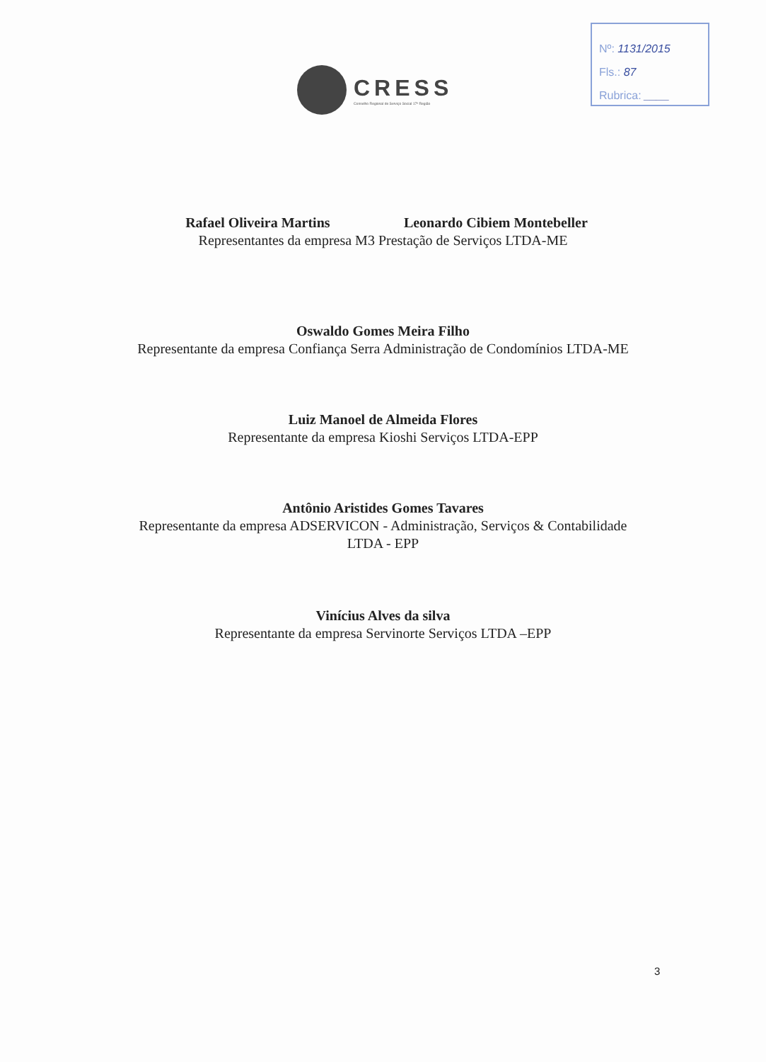Nº: 1131/2015
Fls.: 87
Rubrica: ____
CRESS
Conselho Regional de Serviço Social 17ª Região
Rafael Oliveira Martins Leonardo Cibiem Montebeller
Representantes da empresa M3 Prestação de Serviços LTDA-ME
Oswaldo Gomes Meira Filho
Representante da empresa Confiança Serra Administração de Condomínios LTDA-ME
Luiz Manoel de Almeida Flores
Representante da empresa Kioshi Serviços LTDA-EPP
Antônio Aristides Gomes Tavares
Representante da empresa ADSERVICON - Administração, Serviços & Contabilidade
LTDA - EPP
Vinícius Alves da silva
Representante da empresa Servinorte Serviços LTDA –EPP
3